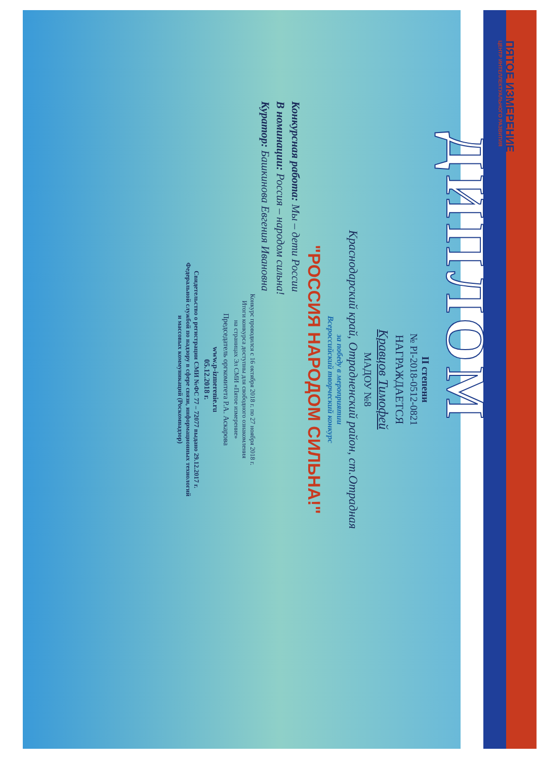ПЯТОЕ ИЗМЕРЕНИЕ
ЦЕНТР ИНТЕЛЛЕКТУАЛЬНОГО РАЗВИТИЯ
ДИПЛОМ
II степени
№ PI-2018-0512-0821
НАГРАЖДАЕТСЯ
Кравцов Тимофей
МАДОУ №8
Краснодарский край, Отрадненский район, ст.Отрадная
за победу в мероприятии
Всероссийский творческий конкурс
"РОССИЯ НАРОДОМ СИЛЬНА!"
Конкурсная работа: Мы – дети России
В номинации: Россия – народом сильна!
Куратор: Башкинова Евгения Ивановна
Конкурс проводился с 16 октября 2018 г. по 27 ноября 2018 г.
Итоги конкурса доступны для свободного ознакомления
на страницах Эл СМИ «Пятое измерение»
Председатель оргкомитета Р.А. Аскарова
www.p-izmerenie.ru
05.12.2018 г.
Свидетельство о регистрации СМИ №ФС 77 – 72077 выдано 29.12.2017 г.
Федеральной службой по надзору в сфере связи, информационных технологий
и массовых коммуникаций (Роскомнадзор)